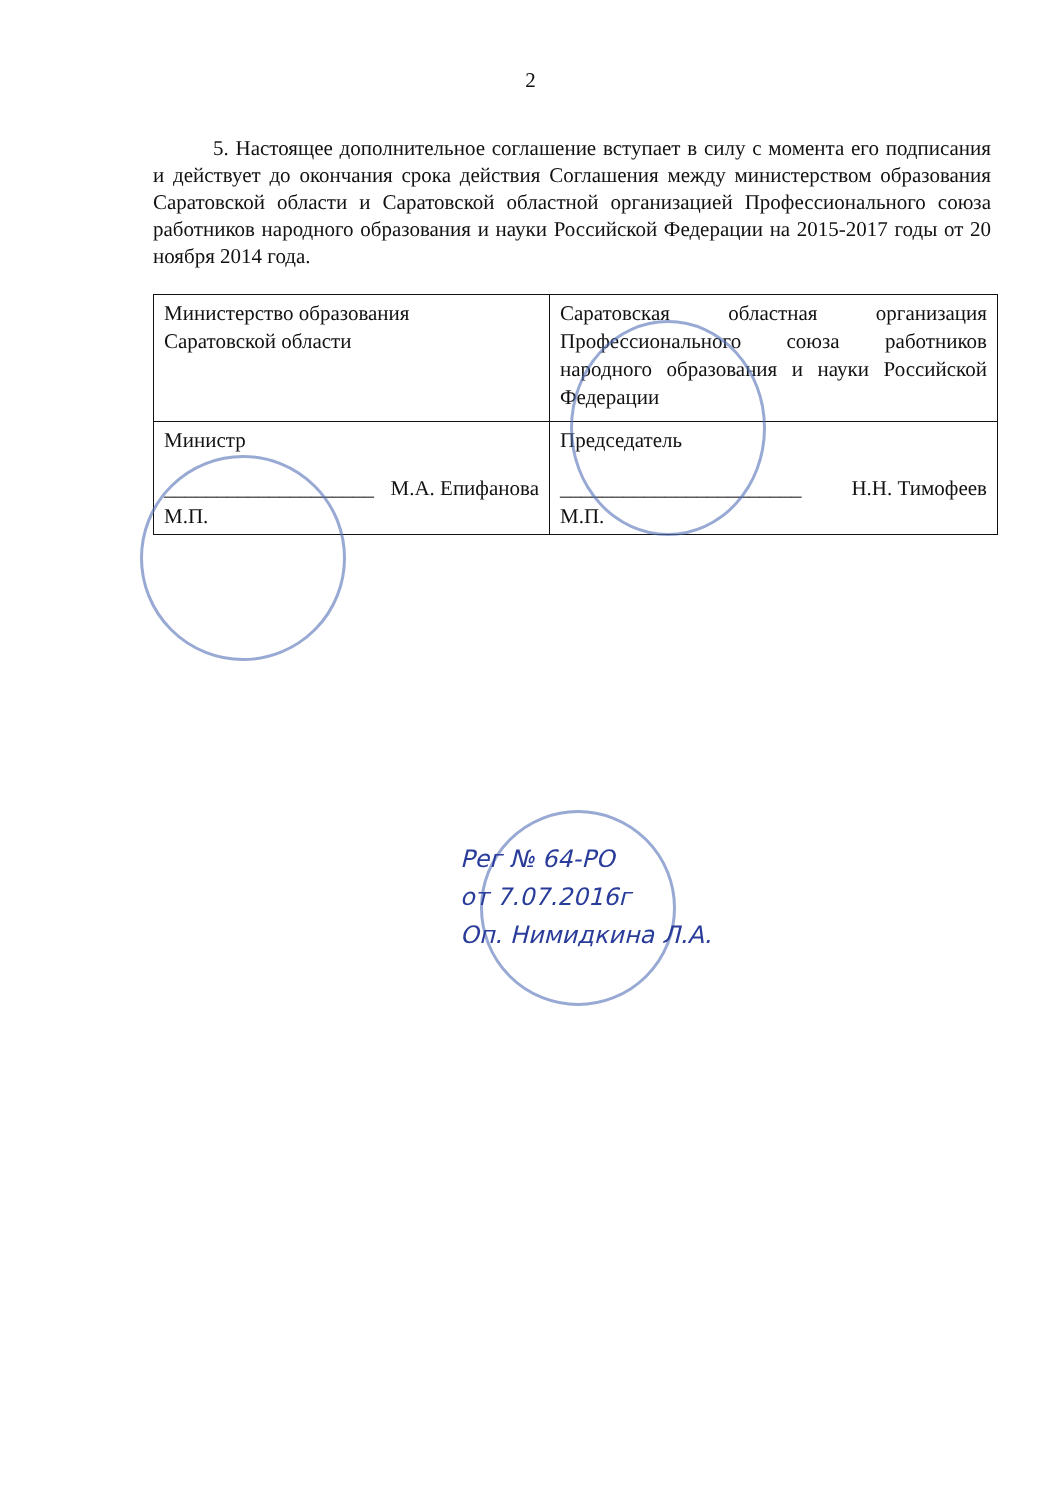2
5. Настоящее дополнительное соглашение вступает в силу с момента его подписания и действует до окончания срока действия Соглашения между министерством образования Саратовской области и Саратовской областной организацией Профессионального союза работников народного образования и науки Российской Федерации на 2015-2017 годы от 20 ноября 2014 года.
| Министерство образования Саратовской области | Саратовская областная организация Профессионального союза работников народного образования и науки Российской Федерации |
| Министр ____________________ М.А. Епифанова М.П. | Председатель _______________________ Н.Н. Тимофеев М.П. |
Рег № 64-РО
от 7.07.2016г
Оп. Нимидкина Л.А.